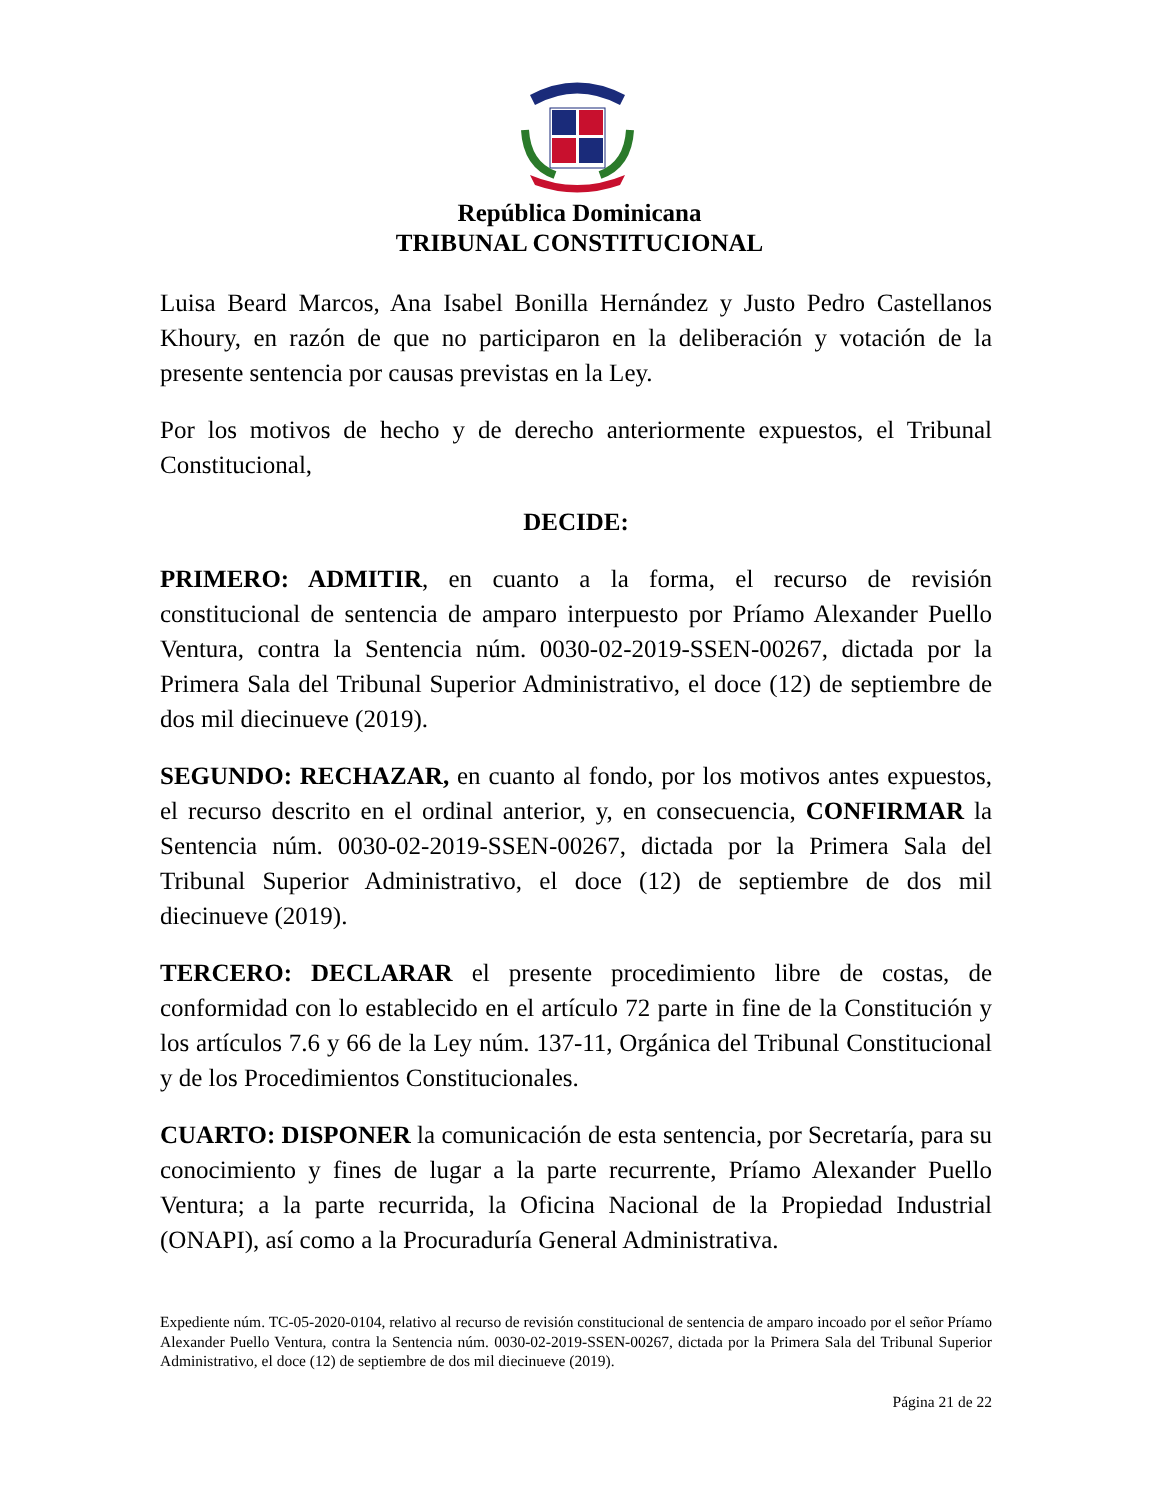República Dominicana
TRIBUNAL CONSTITUCIONAL
Luisa Beard Marcos, Ana Isabel Bonilla Hernández y Justo Pedro Castellanos Khoury, en razón de que no participaron en la deliberación y votación de la presente sentencia por causas previstas en la Ley.
Por los motivos de hecho y de derecho anteriormente expuestos, el Tribunal Constitucional,
DECIDE:
PRIMERO: ADMITIR, en cuanto a la forma, el recurso de revisión constitucional de sentencia de amparo interpuesto por Príamo Alexander Puello Ventura, contra la Sentencia núm. 0030-02-2019-SSEN-00267, dictada por la Primera Sala del Tribunal Superior Administrativo, el doce (12) de septiembre de dos mil diecinueve (2019).
SEGUNDO: RECHAZAR, en cuanto al fondo, por los motivos antes expuestos, el recurso descrito en el ordinal anterior, y, en consecuencia, CONFIRMAR la Sentencia núm. 0030-02-2019-SSEN-00267, dictada por la Primera Sala del Tribunal Superior Administrativo, el doce (12) de septiembre de dos mil diecinueve (2019).
TERCERO: DECLARAR el presente procedimiento libre de costas, de conformidad con lo establecido en el artículo 72 parte in fine de la Constitución y los artículos 7.6 y 66 de la Ley núm. 137-11, Orgánica del Tribunal Constitucional y de los Procedimientos Constitucionales.
CUARTO: DISPONER la comunicación de esta sentencia, por Secretaría, para su conocimiento y fines de lugar a la parte recurrente, Príamo Alexander Puello Ventura; a la parte recurrida, la Oficina Nacional de la Propiedad Industrial (ONAPI), así como a la Procuraduría General Administrativa.
Expediente núm. TC-05-2020-0104, relativo al recurso de revisión constitucional de sentencia de amparo incoado por el señor Príamo Alexander Puello Ventura, contra la Sentencia núm. 0030-02-2019-SSEN-00267, dictada por la Primera Sala del Tribunal Superior Administrativo, el doce (12) de septiembre de dos mil diecinueve (2019).
Página 21 de 22